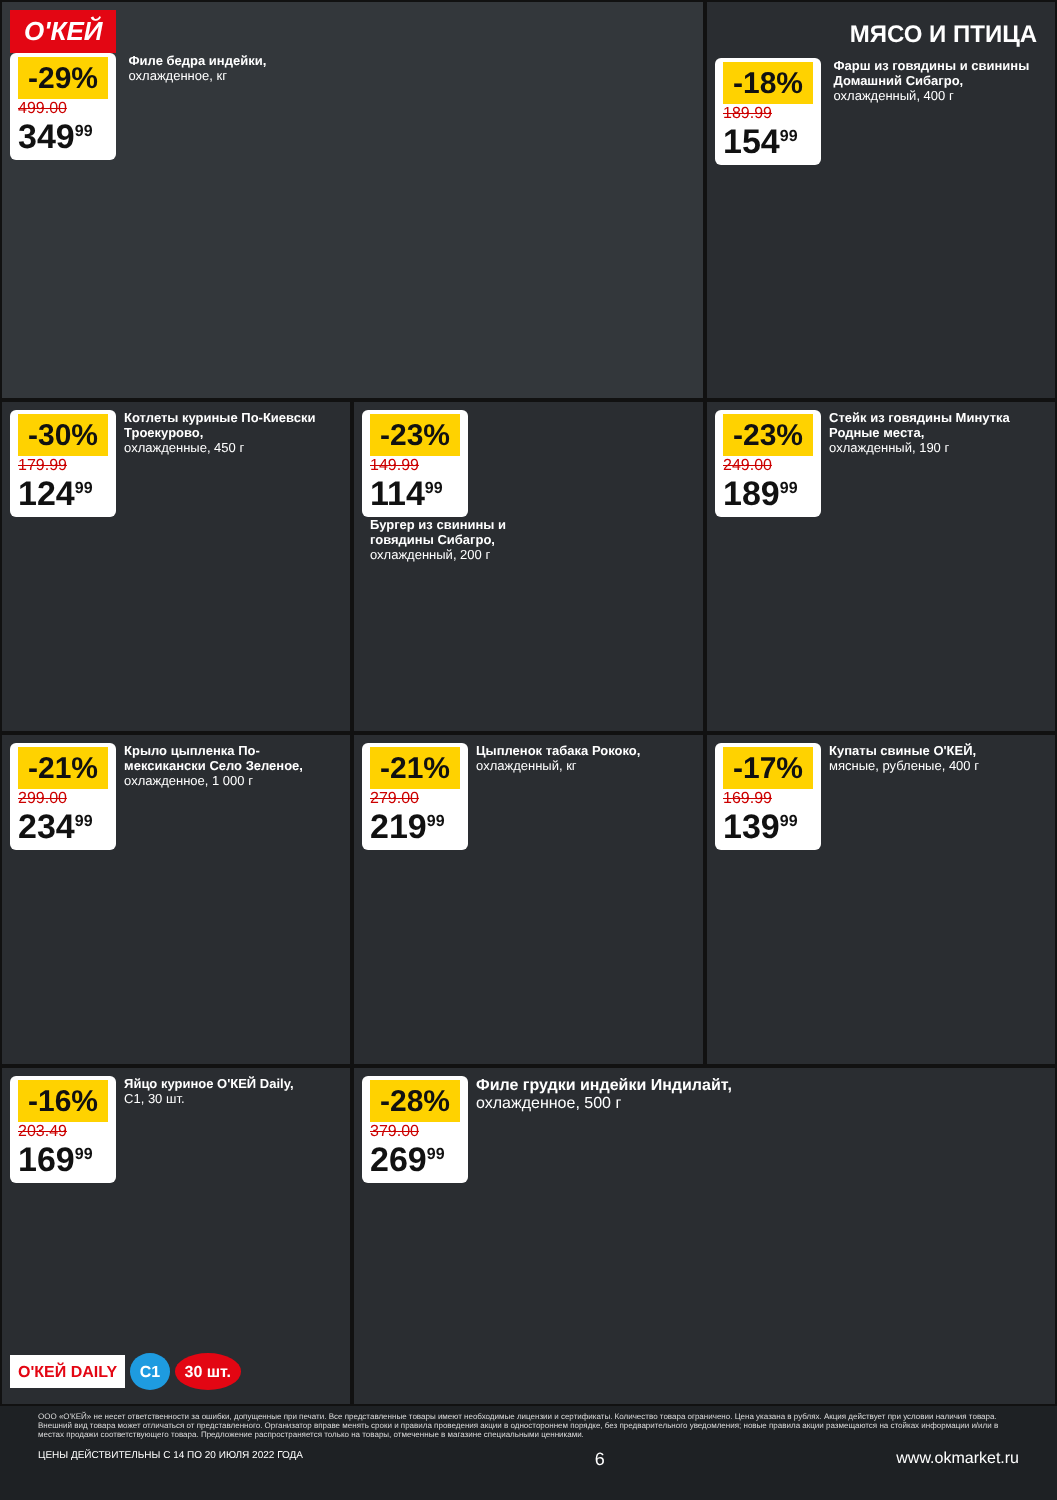О'КЕЙ
-29% 499.00 349<sup>99</sup>
Филе бедра индейки, охлажденное, кг
МЯСО И ПТИЦА
-18% 189.99 154<sup>99</sup>
Фарш из говядины и свинины Домашний Сибагро, охлажденный, 400 г
-30% 179.99 124<sup>99</sup>
Котлеты куриные По-Киевски Троекурово, охлажденные, 450 г
-23% 149.99 114<sup>99</sup>
Бургер из свинины и говядины Сибагро, охлажденный, 200 г
-23% 249.00 189<sup>99</sup>
Стейк из говядины Минутка Родные места, охлажденный, 190 г
-21% 299.00 234<sup>99</sup>
Крыло цыпленка По-мексикански Село Зеленое, охлажденное, 1 000 г
-21% 279.00 219<sup>99</sup>
Цыпленок табака Рококо, охлажденный, кг
-17% 169.99 139<sup>99</sup>
Купаты свиные О'КЕЙ, мясные, рубленые, 400 г
-16% 203.49 169<sup>99</sup>
Яйцо куриное О'КЕЙ Daily, С1, 30 шт.
О'КЕЙ DAILY С1 30 шт.
-28% 379.00 269<sup>99</sup>
Филе грудки индейки Индилайт, охлажденное, 500 г
ООО «О'КЕЙ» не несет ответственности за ошибки, допущенные при печати. Все представленные товары имеют необходимые лицензии и сертификаты. Количество товара ограничено. Цена указана в рублях. Акция действует при условии наличия товара. Внешний вид товара может отличаться от представленного. Организатор вправе менять сроки и правила проведения акции в одностороннем порядке, без предварительного уведомления; новые правила акции размещаются на стойках информации и/или в местах продажи соответствующего товара. Предложение распространяется только на товары, отмеченные в магазине специальными ценниками.
ЦЕНЫ ДЕЙСТВИТЕЛЬНЫ С 14 ПО 20 ИЮЛЯ 2022 ГОДА 6 www.okmarket.ru